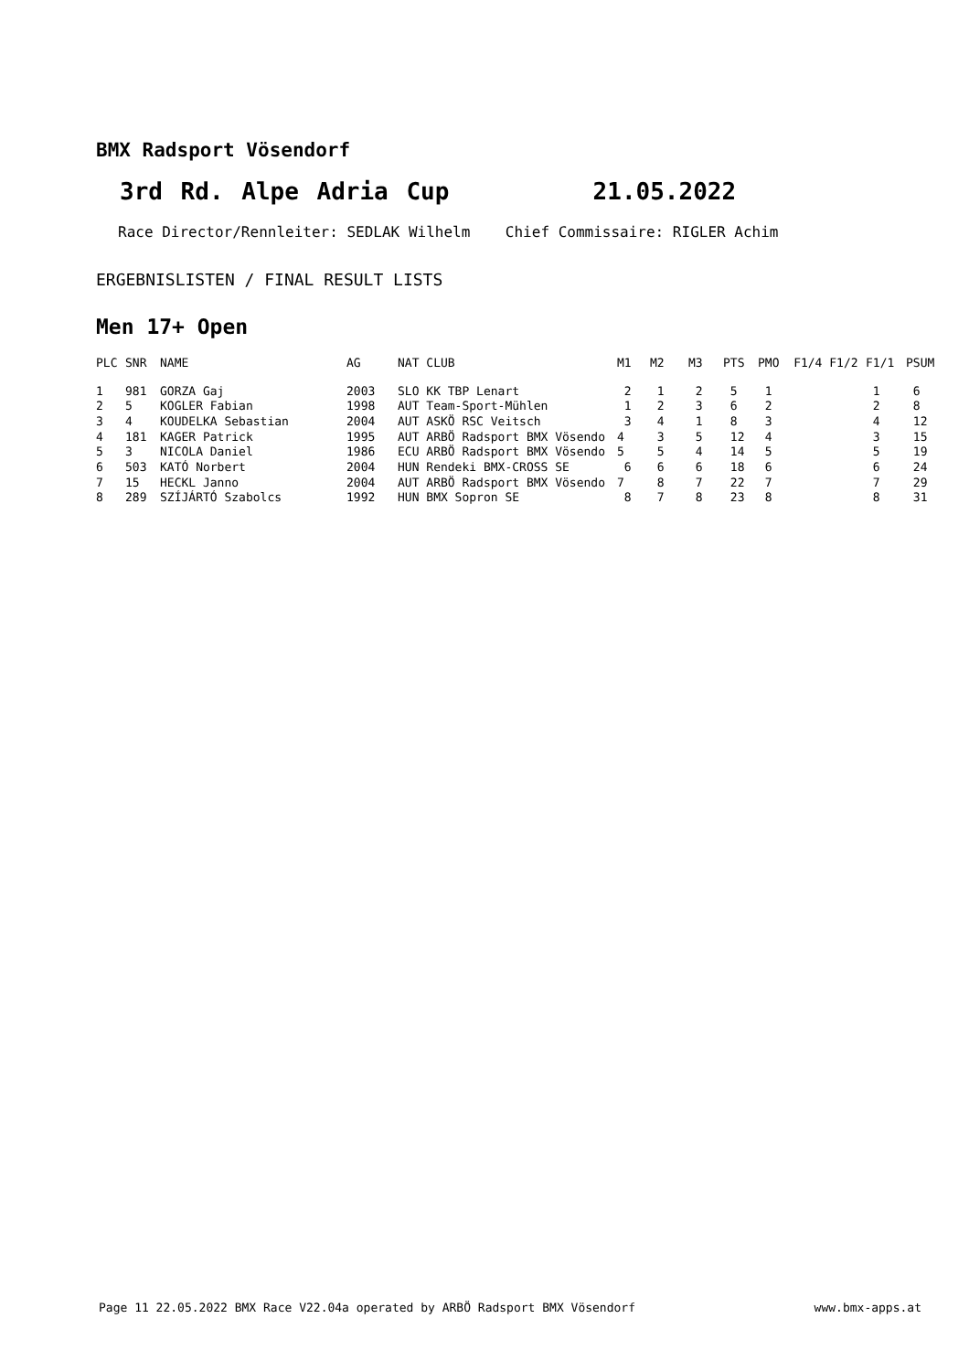BMX Radsport Vösendorf
3rd Rd. Alpe Adria Cup 21.05.2022
Race Director/Rennleiter: SEDLAK Wilhelm Chief Commissaire: RIGLER Achim
ERGEBNISLISTEN / FINAL RESULT LISTS
Men 17+ Open
| PLC | SNR | NAME | AG | NAT CLUB | M1 | M2 | M3 | PTS | PMO F1/4 F1/2 | F1/1 | PSUM |
| --- | --- | --- | --- | --- | --- | --- | --- | --- | --- | --- | --- |
| 1 | 981 | GORZA Gaj | 2003 | SLO KK TBP Lenart | 2 | 1 | 2 | 5 | 1 | 1 | 6 |
| 2 | 5 | KOGLER Fabian | 1998 | AUT Team-Sport-Mühlen | 1 | 2 | 3 | 6 | 2 | 2 | 8 |
| 3 | 4 | KOUDELKA Sebastian | 2004 | AUT ASKÖ RSC Veitsch | 3 | 4 | 1 | 8 | 3 | 4 | 12 |
| 4 | 181 | KAGER Patrick | 1995 | AUT ARBÖ Radsport BMX Vösendo | 4 | 3 | 5 | 12 | 4 | 3 | 15 |
| 5 | 3 | NICOLA Daniel | 1986 | ECU ARBÖ Radsport BMX Vösendo | 5 | 5 | 4 | 14 | 5 | 5 | 19 |
| 6 | 503 | KATÓ Norbert | 2004 | HUN Rendeki BMX-CROSS SE | 6 | 6 | 6 | 18 | 6 | 6 | 24 |
| 7 | 15 | HECKL Janno | 2004 | AUT ARBÖ Radsport BMX Vösendo | 7 | 8 | 7 | 22 | 7 | 7 | 29 |
| 8 | 289 | SZÍJÁRTÓ Szabolcs | 1992 | HUN BMX Sopron SE | 8 | 7 | 8 | 23 | 8 | 8 | 31 |
Page 11 22.05.2022 BMX Race V22.04a operated by ARBÖ Radsport BMX Vösendorf www.bmx-apps.at